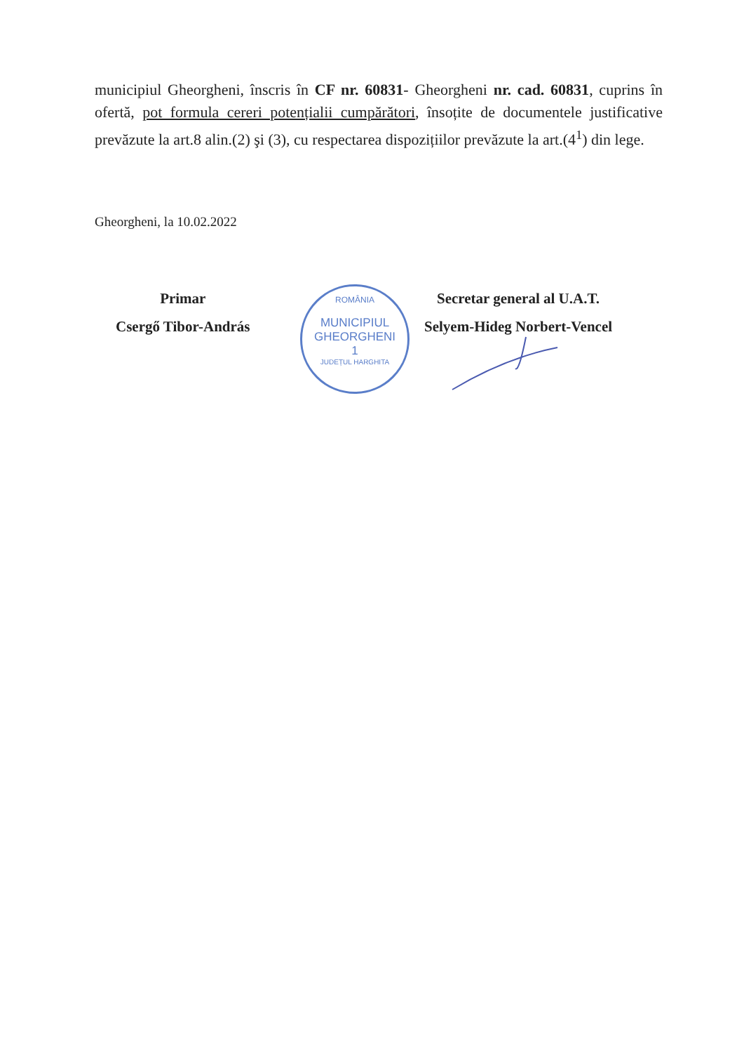municipiul Gheorgheni, înscris în CF nr. 60831- Gheorgheni nr. cad. 60831, cuprins în ofertă, pot formula cereri potențialii cumpărători, însoțite de documentele justificative prevăzute la art.8 alin.(2) şi (3), cu respectarea dispozițiilor prevăzute la art.(4<sup>1</sup>) din lege.
Gheorgheni, la 10.02.2022
Primar
Csergő Tibor-András
ROMÂNIA
MUNICIPIUL
GHEORGHENI
1
JUDEȚUL HARGHITA
Secretar general al U.A.T.
Selyem-Hideg Norbert-Vencel